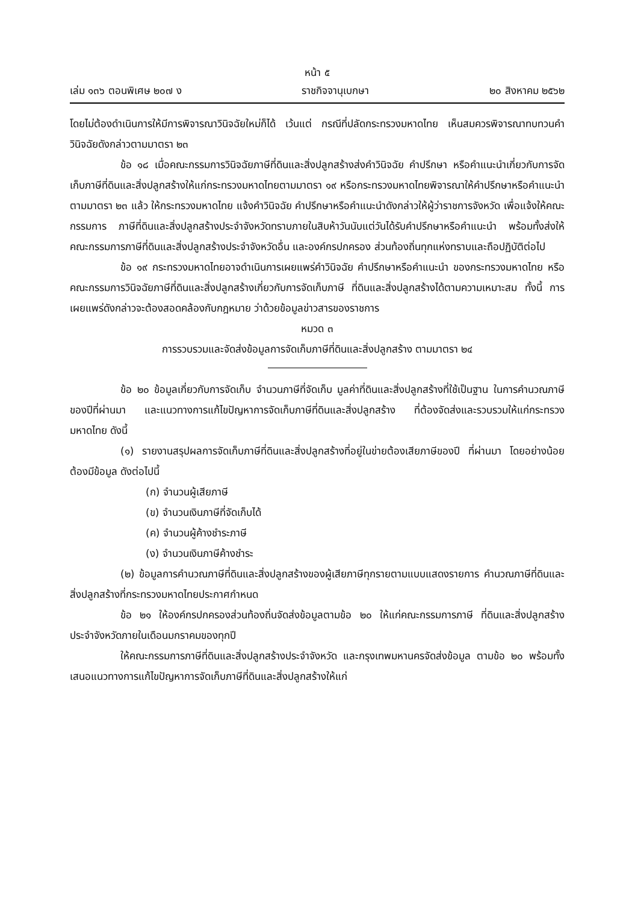หน้า ๕
เล่ม ๑๓๖ ตอนพิเศษ ๒๐๗ ง ราชกิจจานุเบกษา ๒๐ สิงหาคม ๒๕๖๒
โดยไม่ต้องดำเนินการให้มีการพิจารณาวินิจฉัยใหม่ก็ได้ เว้นแต่ กรณีที่ปลัดกระทรวงมหาดไทย เห็นสมควรพิจารณาทบทวนคำวินิจฉัยดังกล่าวตามมาตรา ๒๓
ข้อ ๑๘ เมื่อคณะกรรมการวินิจฉัยภาษีที่ดินและสิ่งปลูกสร้างส่งคำวินิจฉัย คำปรึกษา หรือคำแนะนำเกี่ยวกับการจัดเก็บภาษีที่ดินและสิ่งปลูกสร้างให้แก่กระทรวงมหาดไทยตามมาตรา ๑๙ หรือกระทรวงมหาดไทยพิจารณาให้คำปรึกษาหรือคำแนะนำตามมาตรา ๒๓ แล้ว ให้กระทรวงมหาดไทย แจ้งคำวินิจฉัย คำปรึกษาหรือคำแนะนำดังกล่าวให้ผู้ว่าราชการจังหวัด เพื่อแจ้งให้คณะกรรมการ ภาษีที่ดินและสิ่งปลูกสร้างประจำจังหวัดทราบภายในสิบห้าวันนับแต่วันได้รับคำปรึกษาหรือคำแนะนำ พร้อมทั้งส่งให้คณะกรรมการภาษีที่ดินและสิ่งปลูกสร้างประจำจังหวัดอื่น และองค์กรปกครอง ส่วนท้องถิ่นทุกแห่งทราบและถือปฏิบัติต่อไป
ข้อ ๑๙ กระทรวงมหาดไทยอาจดำเนินการเผยแพร่คำวินิจฉัย คำปรึกษาหรือคำแนะนำ ของกระทรวงมหาดไทย หรือคณะกรรมการวินิจฉัยภาษีที่ดินและสิ่งปลูกสร้างเกี่ยวกับการจัดเก็บภาษี ที่ดินและสิ่งปลูกสร้างได้ตามความเหมาะสม ทั้งนี้ การเผยแพร่ดังกล่าวจะต้องสอดคล้องกับกฎหมาย ว่าด้วยข้อมูลข่าวสารของราชการ
หมวด ๓
การรวบรวมและจัดส่งข้อมูลการจัดเก็บภาษีที่ดินและสิ่งปลูกสร้าง ตามมาตรา ๒๔
ข้อ ๒๐ ข้อมูลเกี่ยวกับการจัดเก็บ จำนวนภาษีที่จัดเก็บ มูลค่าที่ดินและสิ่งปลูกสร้างที่ใช้เป็นฐาน ในการคำนวณภาษีของปีที่ผ่านมา และแนวทางการแก้ไขปัญหาการจัดเก็บภาษีที่ดินและสิ่งปลูกสร้าง ที่ต้องจัดส่งและรวบรวมให้แก่กระทรวงมหาดไทย ดังนี้
(๑) รายงานสรุปผลการจัดเก็บภาษีที่ดินและสิ่งปลูกสร้างที่อยู่ในข่ายต้องเสียภาษีของปี ที่ผ่านมา โดยอย่างน้อยต้องมีข้อมูล ดังต่อไปนี้
(ก) จำนวนผู้เสียภาษี
(ข) จำนวนเงินภาษีที่จัดเก็บได้
(ค) จำนวนผู้ค้างชำระภาษี
(ง) จำนวนเงินภาษีค้างชำระ
(๒) ข้อมูลการคำนวณภาษีที่ดินและสิ่งปลูกสร้างของผู้เสียภาษีทุกรายตามแบบแสดงรายการ คำนวณภาษีที่ดินและสิ่งปลูกสร้างที่กระทรวงมหาดไทยประกาศกำหนด
ข้อ ๒๑ ให้องค์กรปกครองส่วนท้องถิ่นจัดส่งข้อมูลตามข้อ ๒๐ ให้แก่คณะกรรมการภาษี ที่ดินและสิ่งปลูกสร้างประจำจังหวัดภายในเดือนมกราคมของทุกปี
ให้คณะกรรมการภาษีที่ดินและสิ่งปลูกสร้างประจำจังหวัด และกรุงเทพมหานครจัดส่งข้อมูล ตามข้อ ๒๐ พร้อมทั้งเสนอแนวทางการแก้ไขปัญหาการจัดเก็บภาษีที่ดินและสิ่งปลูกสร้างให้แก่